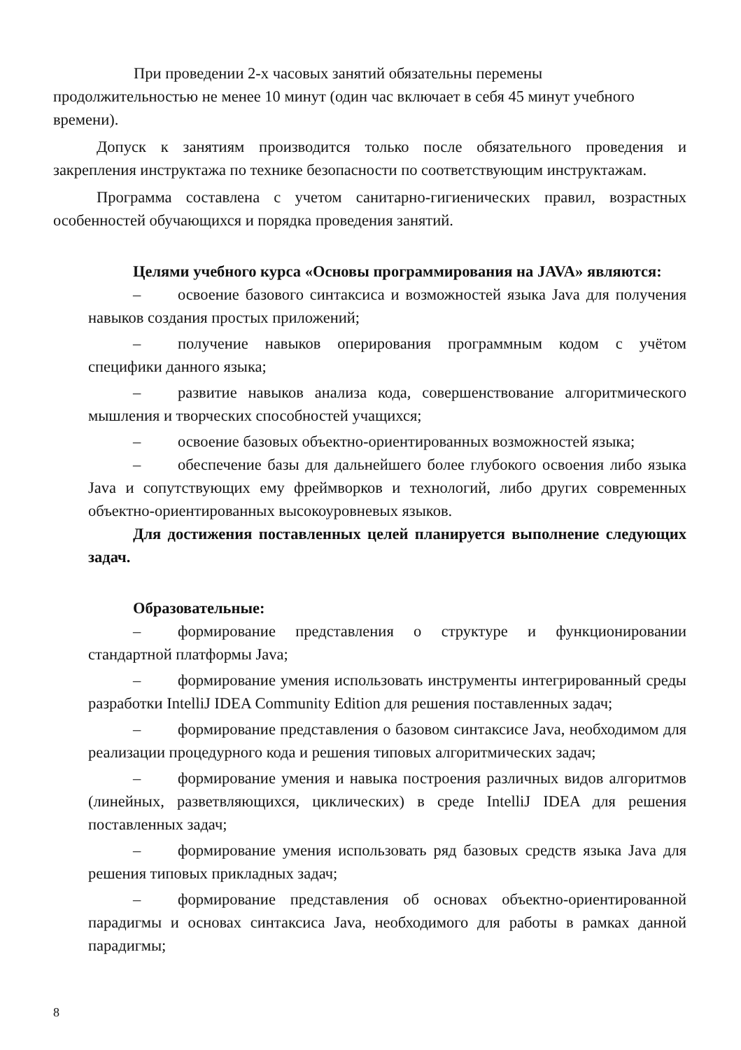При проведении 2-х часовых занятий обязательны перемены продолжительностью не менее 10 минут (один час включает в себя 45 минут учебного времени).
Допуск к занятиям производится только после обязательного проведения и закрепления инструктажа по технике безопасности по соответствующим инструктажам.
Программа составлена с учетом санитарно-гигиенических правил, возрастных особенностей обучающихся и порядка проведения занятий.
Целями учебного курса «Основы программирования на JAVA» являются:
– освоение базового синтаксиса и возможностей языка Java для получения навыков создания простых приложений;
– получение навыков оперирования программным кодом с учётом специфики данного языка;
– развитие навыков анализа кода, совершенствование алгоритмического мышления и творческих способностей учащихся;
– освоение базовых объектно-ориентированных возможностей языка;
– обеспечение базы для дальнейшего более глубокого освоения либо языка Java и сопутствующих ему фреймворков и технологий, либо других современных объектно-ориентированных высокоуровневых языков.
Для достижения поставленных целей планируется выполнение следующих задач.
Образовательные:
– формирование представления о структуре и функционировании стандартной платформы Java;
– формирование умения использовать инструменты интегрированный среды разработки IntelliJ IDEA Community Edition для решения поставленных задач;
– формирование представления о базовом синтаксисе Java, необходимом для реализации процедурного кода и решения типовых алгоритмических задач;
– формирование умения и навыка построения различных видов алгоритмов (линейных, разветвляющихся, циклических) в среде IntelliJ IDEA для решения поставленных задач;
– формирование умения использовать ряд базовых средств языка Java для решения типовых прикладных задач;
– формирование представления об основах объектно-ориентированной парадигмы и основах синтаксиса Java, необходимого для работы в рамках данной парадигмы;
8